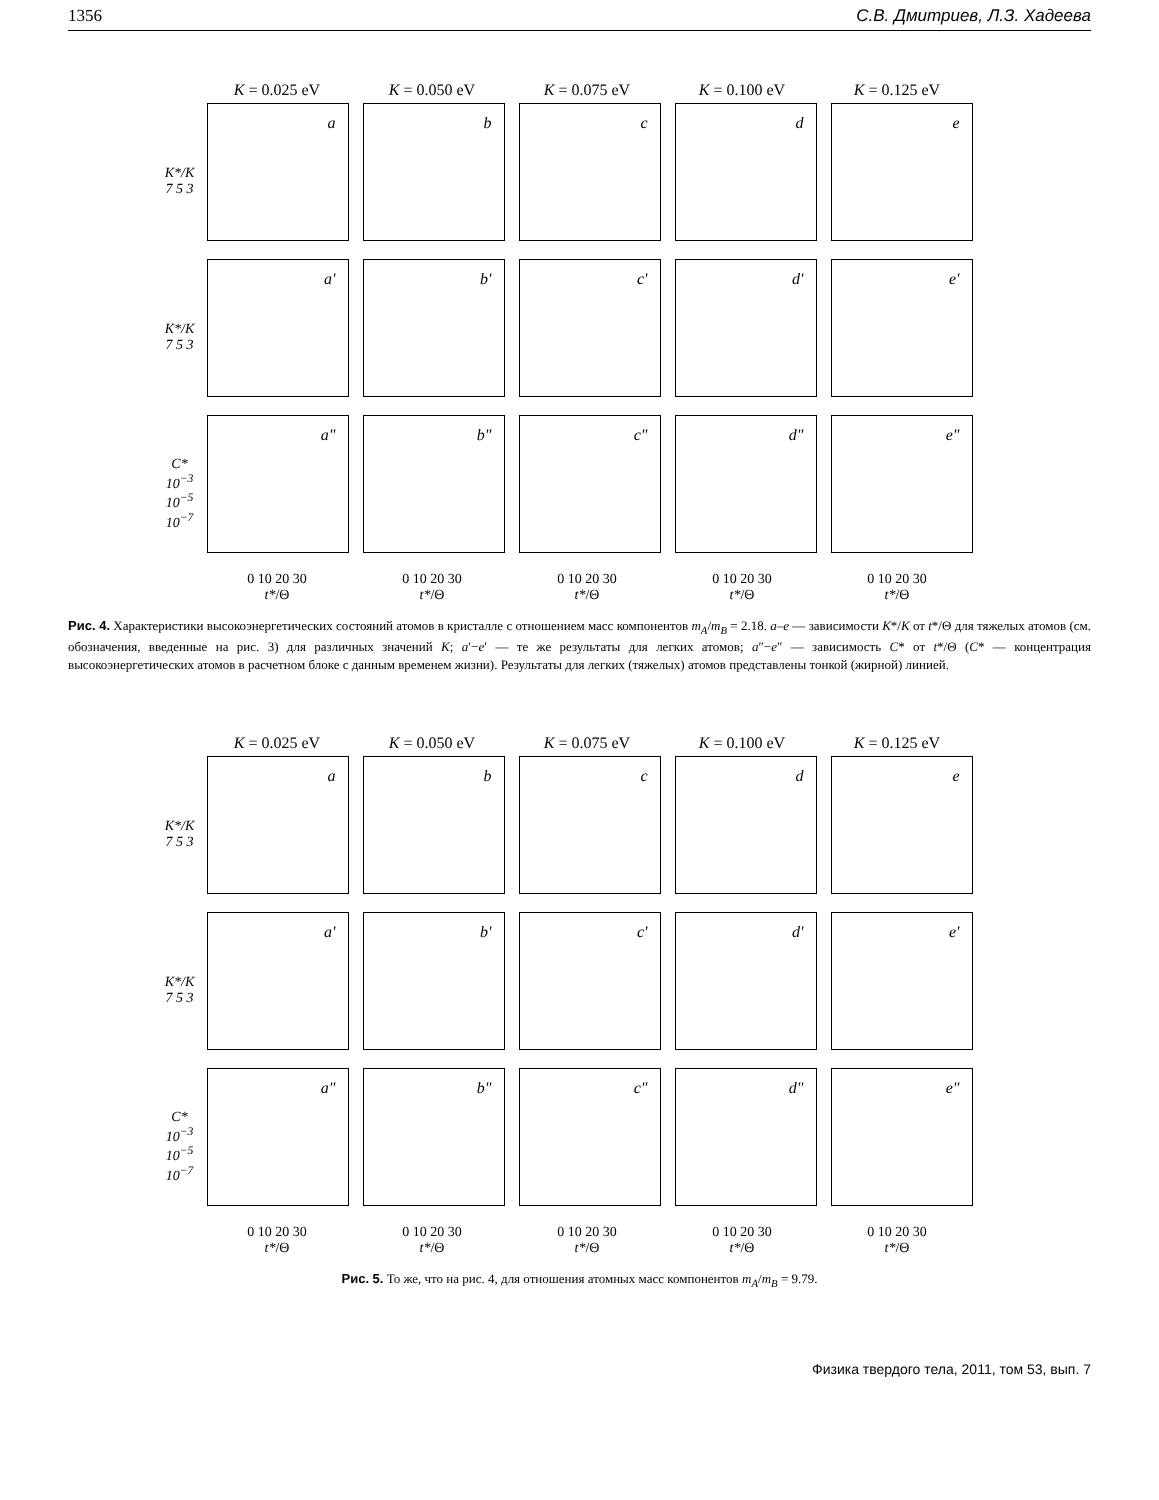1356 С.В. Дмитриев, Л.З. Хадеева
K = 0.025 eV K = 0.050 eV K = 0.075 eV K = 0.100 eV K = 0.125 eV
K*/K 7 5 3
a b c d e
K*/K 7 5 3
a' b' c' d' e'
C* 10<sup>−3</sup> 10<sup>−5</sup> 10<sup>−7</sup>
a" b" c" d" e"
0 10 20 30
t*/Θ
0 10 20 30
t*/Θ
0 10 20 30
t*/Θ
0 10 20 30
t*/Θ
0 10 20 30
t*/Θ
Рис. 4. Характеристики высокоэнергетических состояний атомов в кристалле с отношением масс компонентов m<sub>A</sub>/m<sub>B</sub> = 2.18. a–e — зависимости K*/K от t*/Θ для тяжелых атомов (см. обозначения, введенные на рис. 3) для различных значений K; a′−e′ — те же результаты для легких атомов; a″−e″ — зависимость C* от t*/Θ (C* — концентрация высокоэнергетических атомов в расчетном блоке с данным временем жизни). Результаты для легких (тяжелых) атомов представлены тонкой (жирной) линией.
K = 0.025 eV K = 0.050 eV K = 0.075 eV K = 0.100 eV K = 0.125 eV
K*/K 7 5 3
a b c d e
K*/K 7 5 3
a' b' c' d' e'
C* 10<sup>−3</sup> 10<sup>−5</sup> 10<sup>−7</sup>
a" b" c" d" e"
0 10 20 30
t*/Θ
0 10 20 30
t*/Θ
0 10 20 30
t*/Θ
0 10 20 30
t*/Θ
0 10 20 30
t*/Θ
Рис. 5. То же, что на рис. 4, для отношения атомных масс компонентов m<sub>A</sub>/m<sub>B</sub> = 9.79.
Физика твердого тела, 2011, том 53, вып. 7